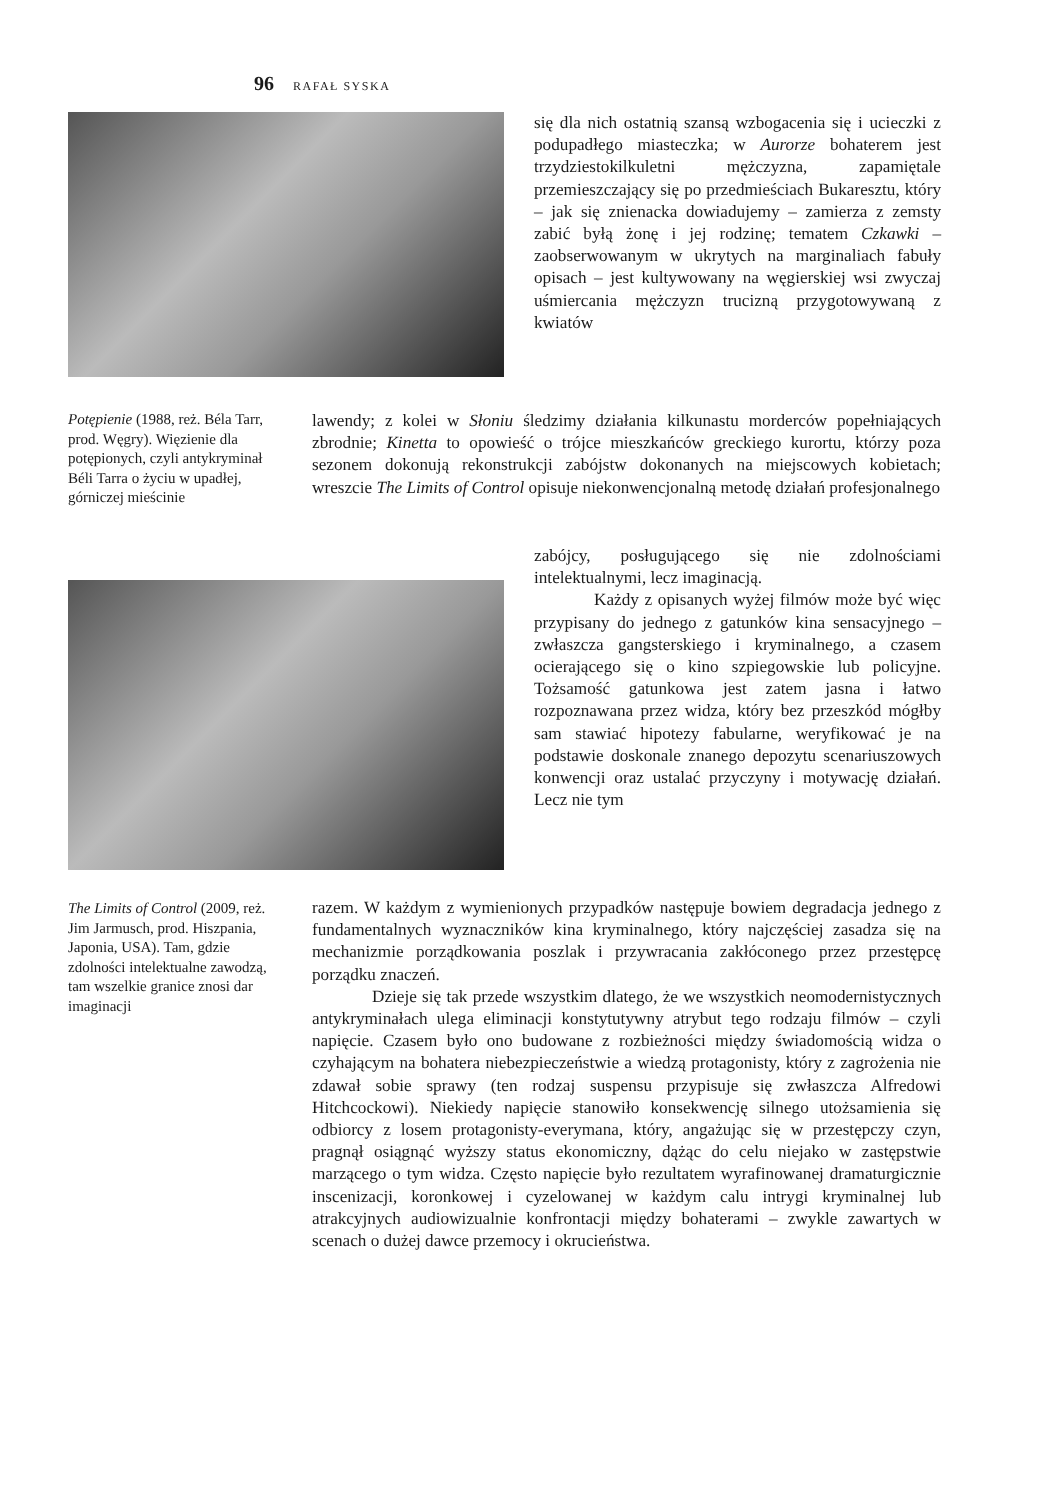96 RAFAŁ SYSKA
się dla nich ostatnią szansą wzbogacenia się i ucieczki z podupadłego miasteczka; w Aurorze bohaterem jest trzydziestokilkuletni mężczyzna, zapamiętale przemieszczający się po przedmieściach Bukaresztu, który – jak się znienacka dowiadujemy – zamierza z zemsty zabić byłą żonę i jej rodzinę; tematem Czkawki – zaobserwowanym w ukrytych na marginaliach fabuły opisach – jest kultywowany na węgierskiej wsi zwyczaj uśmiercania mężczyzn trucizną przygotowywaną z kwiatów
Potępienie (1988, reż. Béla Tarr, prod. Węgry). Więzienie dla potępionych, czyli antykryminał Béli Tarra o życiu w upadłej, górniczej mieścinie
lawendy; z kolei w Słoniu śledzimy działania kilkunastu morderców popełniających zbrodnie; Kinetta to opowieść o trójce mieszkańców greckiego kurortu, którzy poza sezonem dokonują rekonstrukcji zabójstw dokonanych na miejscowych kobietach; wreszcie The Limits of Control opisuje niekonwencjonalną metodę działań profesjonalnego
zabójcy, posługującego się nie zdolnościami intelektualnymi, lecz imaginacją.
Każdy z opisanych wyżej filmów może być więc przypisany do jednego z gatunków kina sensacyjnego – zwłaszcza gangsterskiego i kryminalnego, a czasem ocierającego się o kino szpiegowskie lub policyjne. Tożsamość gatunkowa jest zatem jasna i łatwo rozpoznawana przez widza, który bez przeszkód mógłby sam stawiać hipotezy fabularne, weryfikować je na podstawie doskonale znanego depozytu scenariuszowych konwencji oraz ustalać przyczyny i motywację działań. Lecz nie tym
The Limits of Control (2009, reż. Jim Jarmusch, prod. Hiszpania, Japonia, USA). Tam, gdzie zdolności intelektualne zawodzą, tam wszelkie granice znosi dar imaginacji
razem. W każdym z wymienionych przypadków następuje bowiem degradacja jednego z fundamentalnych wyznaczników kina kryminalnego, który najczęściej zasadza się na mechanizmie porządkowania poszlak i przywracania zakłóconego przez przestępcę porządku znaczeń.
Dzieje się tak przede wszystkim dlatego, że we wszystkich neomodernistycznych antykryminałach ulega eliminacji konstytutywny atrybut tego rodzaju filmów – czyli napięcie. Czasem było ono budowane z rozbieżności między świadomością widza o czyhającym na bohatera niebezpieczeństwie a wiedzą protagonisty, który z zagrożenia nie zdawał sobie sprawy (ten rodzaj suspensu przypisuje się zwłaszcza Alfredowi Hitchcockowi). Niekiedy napięcie stanowiło konsekwencję silnego utożsamienia się odbiorcy z losem protagonisty-everymana, który, angażując się w przestępczy czyn, pragnął osiągnąć wyższy status ekonomiczny, dążąc do celu niejako w zastępstwie marzącego o tym widza. Często napięcie było rezultatem wyrafinowanej dramaturgicznie inscenizacji, koronkowej i cyzelowanej w każdym calu intrygi kryminalnej lub atrakcyjnych audiowizualnie konfrontacji między bohaterami – zwykle zawartych w scenach o dużej dawce przemocy i okrucieństwa.